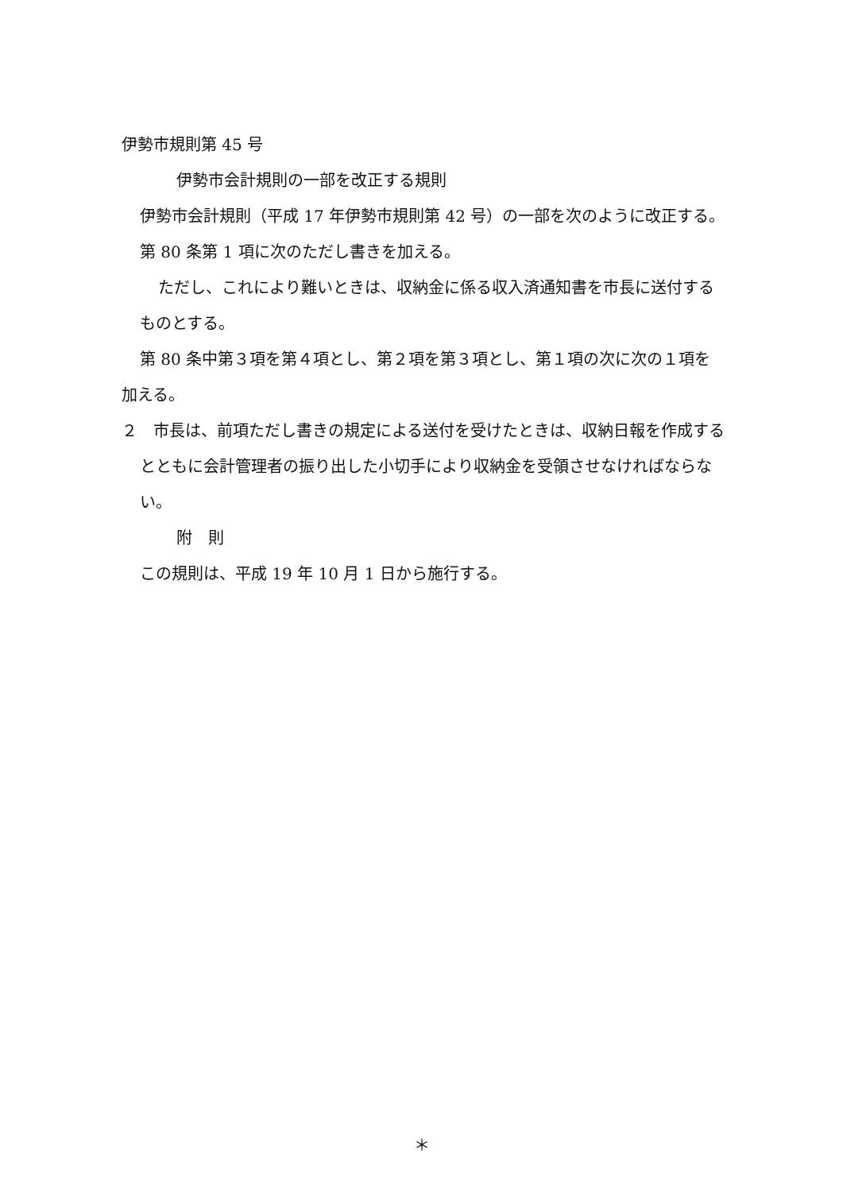伊勢市規則第 45 号
伊勢市会計規則の一部を改正する規則
伊勢市会計規則（平成 17 年伊勢市規則第 42 号）の一部を次のように改正する。
第 80 条第 1 項に次のただし書きを加える。
ただし、これにより難いときは、収納金に係る収入済通知書を市長に送付するものとする。
第 80 条中第３項を第４項とし、第２項を第３項とし、第１項の次に次の１項を加える。
２　市長は、前項ただし書きの規定による送付を受けたときは、収納日報を作成するとともに会計管理者の振り出した小切手により収納金を受領させなければならない。
附　則
この規則は、平成 19 年 10 月 1 日から施行する。
＊